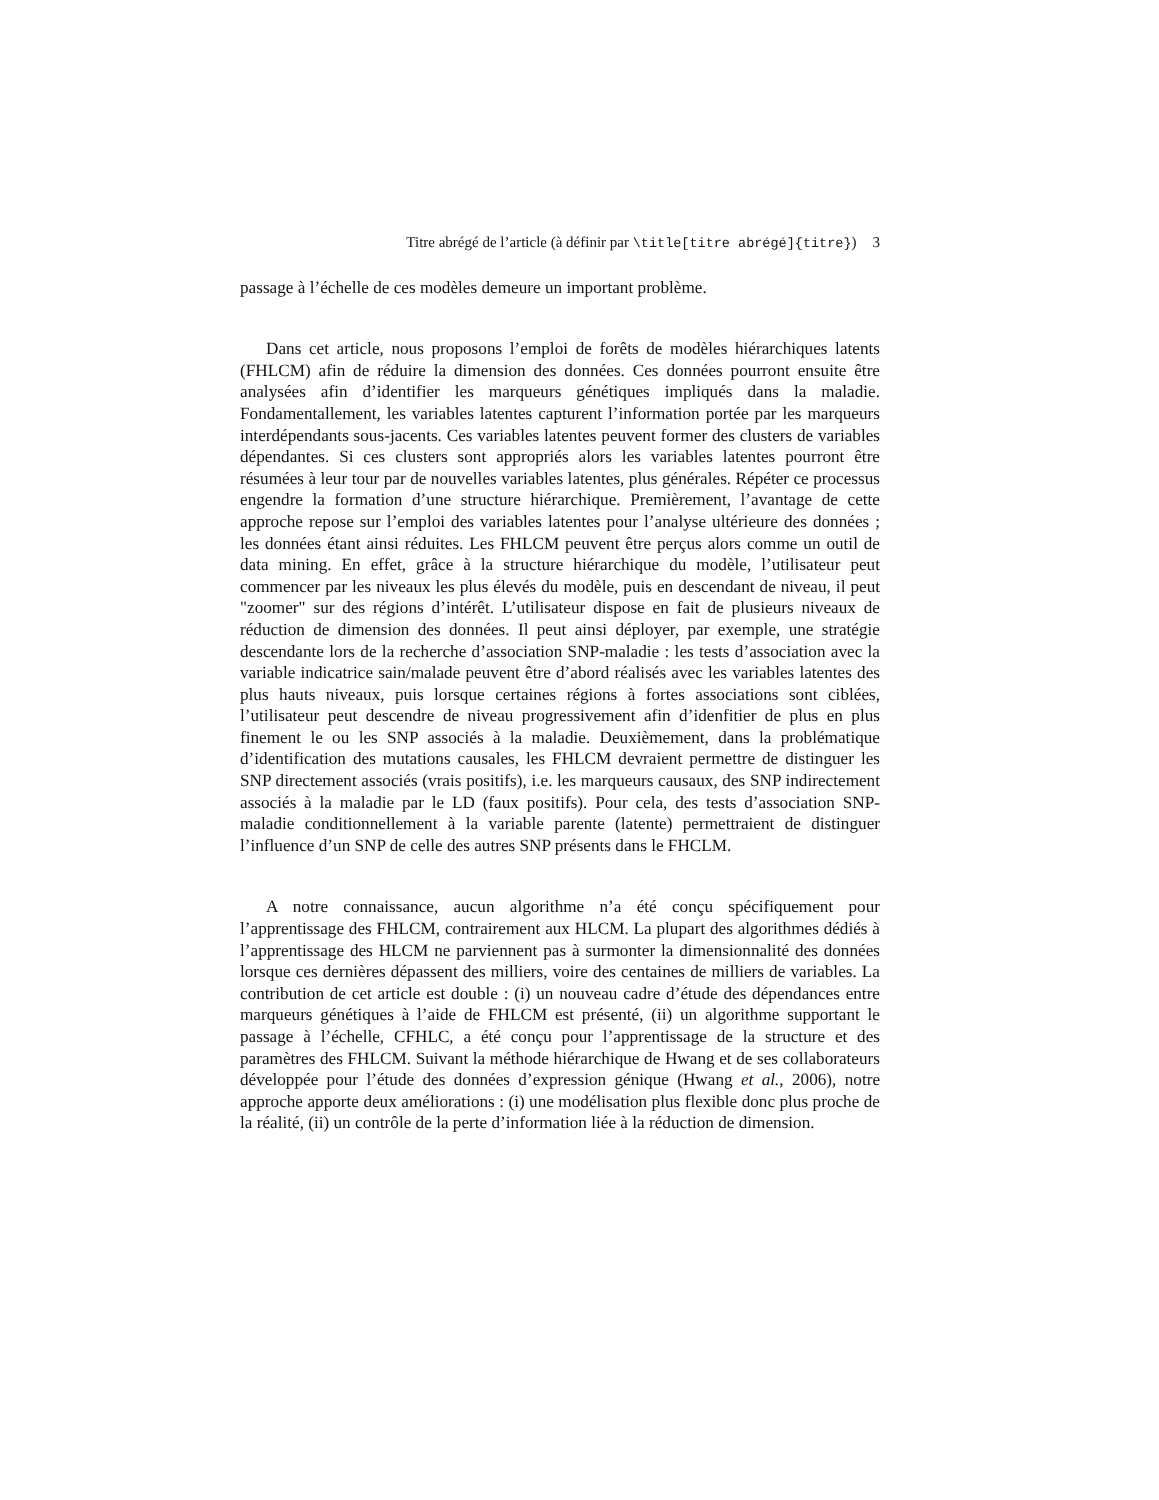Titre abrégé de l’article (à définir par \title[titre abrégé]{titre}) 3
passage à l’échelle de ces modèles demeure un important problème.
Dans cet article, nous proposons l’emploi de forêts de modèles hiérarchiques latents (FHLCM) afin de réduire la dimension des données. Ces données pourront ensuite être analysées afin d’identifier les marqueurs génétiques impliqués dans la maladie. Fondamentallement, les variables latentes capturent l’information portée par les marqueurs interdépendants sous-jacents. Ces variables latentes peuvent former des clusters de variables dépendantes. Si ces clusters sont appropriés alors les variables latentes pourront être résumées à leur tour par de nouvelles variables latentes, plus générales. Répéter ce processus engendre la formation d’une structure hiérarchique. Premièrement, l’avantage de cette approche repose sur l’emploi des variables latentes pour l’analyse ultérieure des données ; les données étant ainsi réduites. Les FHLCM peuvent être perçus alors comme un outil de data mining. En effet, grâce à la structure hiérarchique du modèle, l’utilisateur peut commencer par les niveaux les plus élevés du modèle, puis en descendant de niveau, il peut "zoomer" sur des régions d’intérêt. L’utilisateur dispose en fait de plusieurs niveaux de réduction de dimension des données. Il peut ainsi déployer, par exemple, une stratégie descendante lors de la recherche d’association SNP-maladie : les tests d’association avec la variable indicatrice sain/malade peuvent être d’abord réalisés avec les variables latentes des plus hauts niveaux, puis lorsque certaines régions à fortes associations sont ciblées, l’utilisateur peut descendre de niveau progressivement afin d’idenfitier de plus en plus finement le ou les SNP associés à la maladie. Deuxièmement, dans la problématique d’identification des mutations causales, les FHLCM devraient permettre de distinguer les SNP directement associés (vrais positifs), i.e. les marqueurs causaux, des SNP indirectement associés à la maladie par le LD (faux positifs). Pour cela, des tests d’association SNP-maladie conditionnellement à la variable parente (latente) permettraient de distinguer l’influence d’un SNP de celle des autres SNP présents dans le FHCLM.
A notre connaissance, aucun algorithme n’a été conçu spécifiquement pour l’apprentissage des FHLCM, contrairement aux HLCM. La plupart des algorithmes dédiés à l’apprentissage des HLCM ne parviennent pas à surmonter la dimensionnalité des données lorsque ces dernières dépassent des milliers, voire des centaines de milliers de variables. La contribution de cet article est double : (i) un nouveau cadre d’étude des dépendances entre marqueurs génétiques à l’aide de FHLCM est présenté, (ii) un algorithme supportant le passage à l’échelle, CFHLC, a été conçu pour l’apprentissage de la structure et des paramètres des FHLCM. Suivant la méthode hiérarchique de Hwang et de ses collaborateurs développée pour l’étude des données d’expression génique (Hwang et al., 2006), notre approche apporte deux améliorations : (i) une modélisation plus flexible donc plus proche de la réalité, (ii) un contrôle de la perte d’information liée à la réduction de dimension.